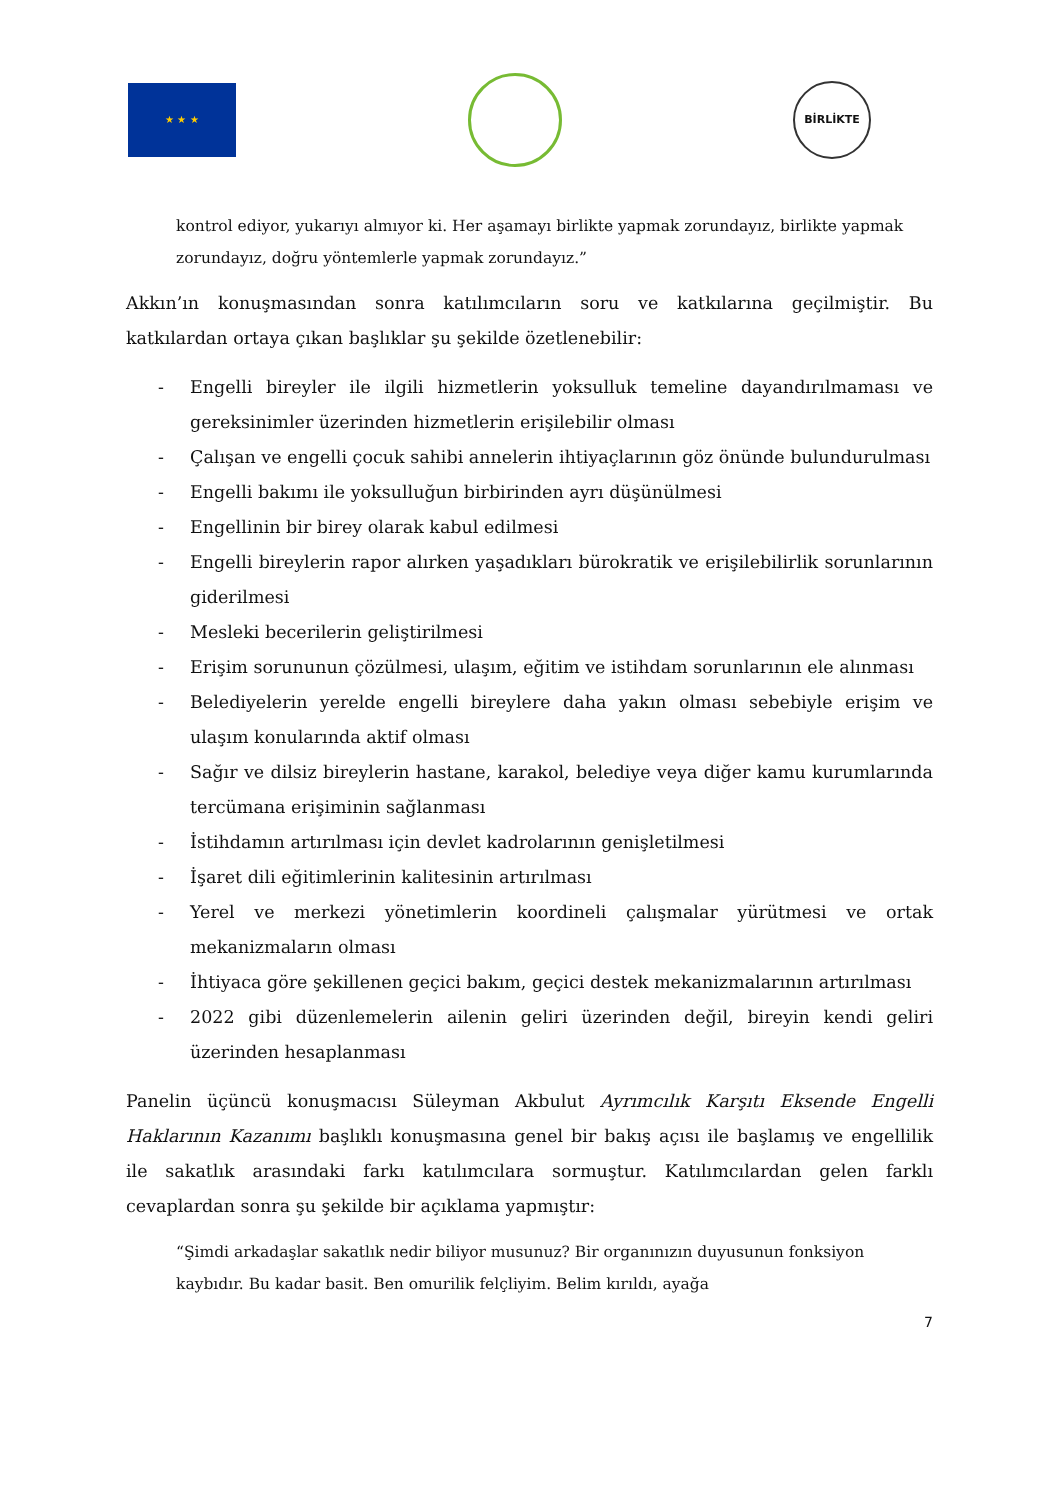★ ★ ★ BİRLİKTE
kontrol ediyor, yukarıyı almıyor ki. Her aşamayı birlikte yapmak zorundayız, birlikte yapmak zorundayız, doğru yöntemlerle yapmak zorundayız.”
Akkın’ın konuşmasından sonra katılımcıların soru ve katkılarına geçilmiştir. Bu katkılardan ortaya çıkan başlıklar şu şekilde özetlenebilir:
- Engelli bireyler ile ilgili hizmetlerin yoksulluk temeline dayandırılmaması ve gereksinimler üzerinden hizmetlerin erişilebilir olması
- Çalışan ve engelli çocuk sahibi annelerin ihtiyaçlarının göz önünde bulundurulması
- Engelli bakımı ile yoksulluğun birbirinden ayrı düşünülmesi
- Engellinin bir birey olarak kabul edilmesi
- Engelli bireylerin rapor alırken yaşadıkları bürokratik ve erişilebilirlik sorunlarının giderilmesi
- Mesleki becerilerin geliştirilmesi
- Erişim sorununun çözülmesi, ulaşım, eğitim ve istihdam sorunlarının ele alınması
- Belediyelerin yerelde engelli bireylere daha yakın olması sebebiyle erişim ve ulaşım konularında aktif olması
- Sağır ve dilsiz bireylerin hastane, karakol, belediye veya diğer kamu kurumlarında tercümana erişiminin sağlanması
- İstihdamın artırılması için devlet kadrolarının genişletilmesi
- İşaret dili eğitimlerinin kalitesinin artırılması
- Yerel ve merkezi yönetimlerin koordineli çalışmalar yürütmesi ve ortak mekanizmaların olması
- İhtiyaca göre şekillenen geçici bakım, geçici destek mekanizmalarının artırılması
- 2022 gibi düzenlemelerin ailenin geliri üzerinden değil, bireyin kendi geliri üzerinden hesaplanması
Panelin üçüncü konuşmacısı Süleyman Akbulut Ayrımcılık Karşıtı Eksende Engelli Haklarının Kazanımı başlıklı konuşmasına genel bir bakış açısı ile başlamış ve engellilik ile sakatlık arasındaki farkı katılımcılara sormuştur. Katılımcılardan gelen farklı cevaplardan sonra şu şekilde bir açıklama yapmıştır:
“Şimdi arkadaşlar sakatlık nedir biliyor musunuz? Bir organınızın duyusunun fonksiyon kaybıdır. Bu kadar basit. Ben omurilik felçliyim. Belim kırıldı, ayağa
7